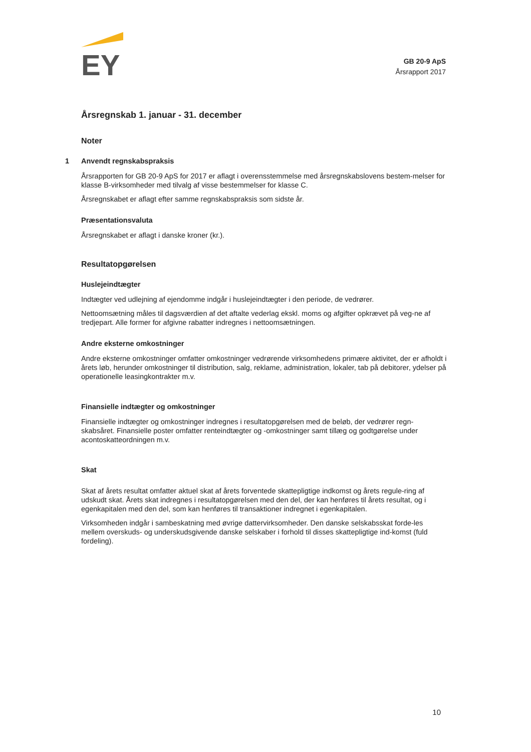EY
GB 20-9 ApS
Årsrapport 2017
Årsregnskab 1. januar - 31. december
Noter
1 Anvendt regnskabspraksis
Årsrapporten for GB 20-9 ApS for 2017 er aflagt i overensstemmelse med årsregnskabslovens bestem-melser for klasse B-virksomheder med tilvalg af visse bestemmelser for klasse C.
Årsregnskabet er aflagt efter samme regnskabspraksis som sidste år.
Præsentationsvaluta
Årsregnskabet er aflagt i danske kroner (kr.).
Resultatopgørelsen
Huslejeindtægter
Indtægter ved udlejning af ejendomme indgår i huslejeindtægter i den periode, de vedrører.
Nettoomsætning måles til dagsværdien af det aftalte vederlag ekskl. moms og afgifter opkrævet på veg-ne af tredjepart. Alle former for afgivne rabatter indregnes i nettoomsætningen.
Andre eksterne omkostninger
Andre eksterne omkostninger omfatter omkostninger vedrørende virksomhedens primære aktivitet, der er afholdt i årets løb, herunder omkostninger til distribution, salg, reklame, administration, lokaler, tab på debitorer, ydelser på operationelle leasingkontrakter m.v.
Finansielle indtægter og omkostninger
Finansielle indtægter og omkostninger indregnes i resultatopgørelsen med de beløb, der vedrører regn-skabsåret. Finansielle poster omfatter renteindtægter og -omkostninger samt tillæg og godtgørelse under acontoskatteordningen m.v.
Skat
Skat af årets resultat omfatter aktuel skat af årets forventede skattepligtige indkomst og årets regule-ring af udskudt skat. Årets skat indregnes i resultatopgørelsen med den del, der kan henføres til årets resultat, og i egenkapitalen med den del, som kan henføres til transaktioner indregnet i egenkapitalen.
Virksomheden indgår i sambeskatning med øvrige dattervirksomheder. Den danske selskabsskat forde-les mellem overskuds- og underskudsgivende danske selskaber i forhold til disses skattepligtige ind-komst (fuld fordeling).
10